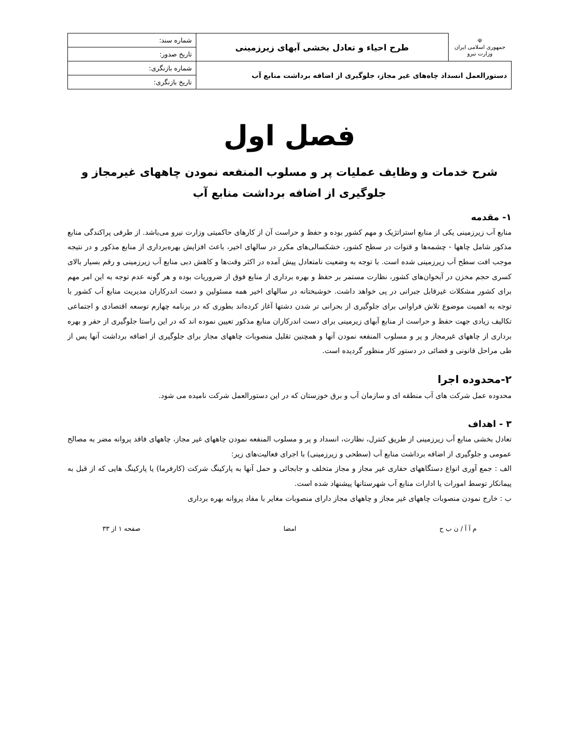| ☫ جمهوری اسلامی ایران وزارت نیرو | طرح احیاء و تعادل بخشی آبهای زیرزمینی | شماره سند: |
| | | تاریخ صدور: |
| دستورالعمل انسداد چاه‌های غیر مجاز، جلوگیری از اضافه برداشت منابع آب | | شماره بازنگری: |
| | | تاریخ بازنگری: |
فصل اول
شرح خدمات و وظایف عملیات پر و مسلوب المنفعه نمودن چاههای غیرمجاز و
جلوگیری از اضافه برداشت منابع آب
۱- مقدمه
منابع آب زیرزمینی یکی از منابع استراتژیک و مهم کشور بوده و حفظ و حراست آن از کارهای حاکمیتی وزارت نیرو می‌باشد. از طرفی پراکندگی منابع مذکور شامل چاهها - چشمه‌ها و قنوات در سطح کشور، خشکسالی‌های مکرر در سالهای اخیر، باعث افزایش بهره‌برداری از منابع مذکور و در نتیجه موجب افت سطح آب زیرزمینی شده است. با توجه به وضعیت نامتعادل پیش آمده در اکثر وقت‌ها و کاهش دبی منابع آب زیرزمینی و رقم بسیار بالای کسری حجم مخزن در آبخوان‌های کشور، نظارت مستمر بر حفظ و بهره برداری از منابع فوق از ضروریات بوده و هر گونه عدم توجه به این امر مهم برای کشور مشکلات غیرقابل جبرانی در پی خواهد داشت. خوشبختانه در سالهای اخیر همه مسئولین و دست اندرکاران مدیریت منابع آب کشور با توجه به اهمیت موضوع تلاش فراوانی برای جلوگیری از بحرانی تر شدن دشتها آغاز کرده‌اند بطوری که در برنامه چهارم توسعه اقتصادی و اجتماعی تکالیف زیادی جهت حفظ و حراست از منابع آبهای زیرمینی برای دست اندرکاران منابع مذکور تعیین نموده اند که در این راستا جلوگیری از حفر و بهره برداری از چاههای غیرمجاز و پر و مسلوب المنفعه نمودن آنها و همچنین تقلیل منصوبات چاههای مجاز برای جلوگیری از اضافه برداشت آنها پس از طی مراحل قانونی و قضائی در دستور کار منظور گردیده است.
۲-محدوده اجرا
محدوده عمل شرکت های آب منطقه ای و سازمان آب و برق خوزستان که در این دستورالعمل شرکت نامیده می شود.
۳ - اهداف
تعادل بخشی منابع آب زیرزمینی از طریق کنترل، نظارت، انسداد و پر و مسلوب المنفعه نمودن چاههای غیر مجاز، چاههای فاقد پروانه مضر به مصالح عمومی و جلوگیری از اضافه برداشت منابع آب (سطحی و زیرزمینی) با اجرای فعالیت‌های زیر:
الف : جمع آوری انواع دستگاههای حفاری غیر مجاز و مجاز متخلف و جابجائی و حمل آنها به پارکینگ شرکت (کارفرما) یا پارکینگ هایی که از قبل به پیمانکار توسط امورات یا ادارات منابع آب شهرستانها پیشنهاد شده است.
ب : خارج نمودن منصوبات چاههای غیر مجاز و چاههای مجاز دارای منصوبات مغایر با مفاد پروانه بهره برداری
م آ آ / ن ب ح امضا صفحه ۱ از ۳۳